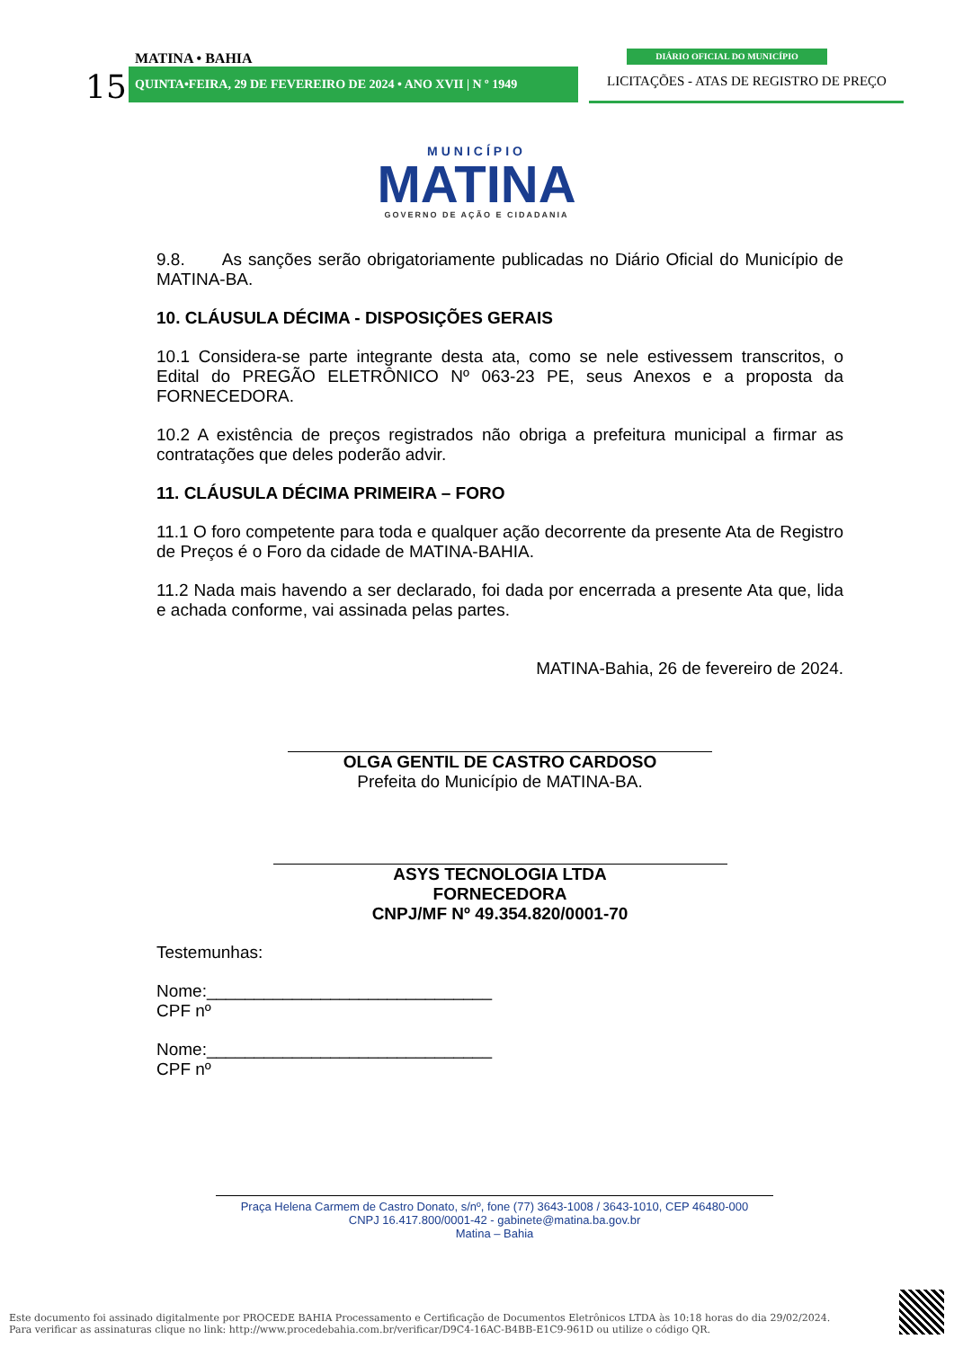MATINA • BAHIA
15 QUINTA•FEIRA, 29 DE FEVEREIRO DE 2024 • ANO XVII | N º 1949
DIÁRIO OFICIAL DO MUNICÍPIO
LICITAÇÕES - ATAS DE REGISTRO DE PREÇO
MUNICÍPIO
MATINA
GOVERNO DE AÇÃO E CIDADANIA
9.8. As sanções serão obrigatoriamente publicadas no Diário Oficial do Município de MATINA-BA.
10. CLÁUSULA DÉCIMA - DISPOSIÇÕES GERAIS
10.1 Considera-se parte integrante desta ata, como se nele estivessem transcritos, o Edital do PREGÃO ELETRÔNICO Nº 063-23 PE, seus Anexos e a proposta da FORNECEDORA.
10.2 A existência de preços registrados não obriga a prefeitura municipal a firmar as contratações que deles poderão advir.
11. CLÁUSULA DÉCIMA PRIMEIRA – FORO
11.1 O foro competente para toda e qualquer ação decorrente da presente Ata de Registro de Preços é o Foro da cidade de MATINA-BAHIA.
11.2 Nada mais havendo a ser declarado, foi dada por encerrada a presente Ata que, lida e achada conforme, vai assinada pelas partes.
MATINA-Bahia, 26 de fevereiro de 2024.
OLGA GENTIL DE CASTRO CARDOSO
Prefeita do Município de MATINA-BA.
ASYS TECNOLOGIA LTDA
FORNECEDORA
CNPJ/MF Nº 49.354.820/0001-70
Testemunhas:
Nome:______________________________
CPF nº
Nome:______________________________
CPF nº
Praça Helena Carmem de Castro Donato, s/nº, fone (77) 3643-1008 / 3643-1010, CEP 46480-000
CNPJ 16.417.800/0001-42 - gabinete@matina.ba.gov.br
Matina – Bahia
Este documento foi assinado digitalmente por PROCEDE BAHIA Processamento e Certificação de Documentos Eletrônicos LTDA às 10:18 horas do dia 29/02/2024.
Para verificar as assinaturas clique no link: http://www.procedebahia.com.br/verificar/D9C4-16AC-B4BB-E1C9-961D ou utilize o código QR.